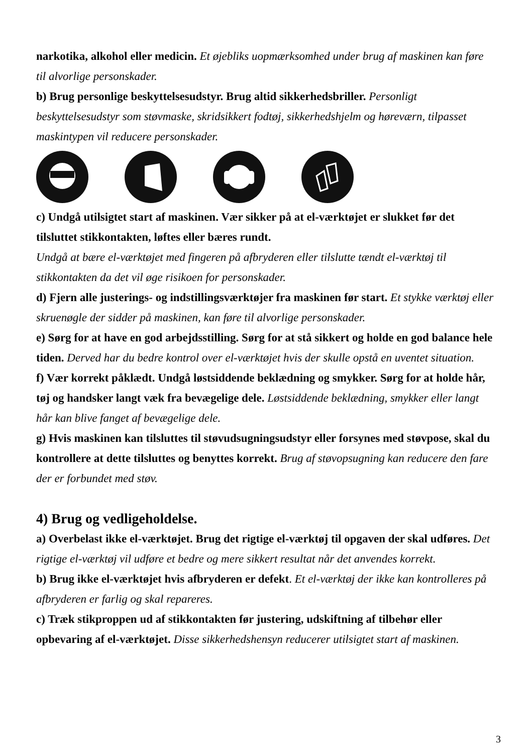narkotika, alkohol eller medicin. Et øjebliks uopmærksomhed under brug af maskinen kan føre til alvorlige personskader.
b) Brug personlige beskyttelsesudstyr. Brug altid sikkerhedsbriller. Personligt beskyttelsesudstyr som støvmaske, skridsikkert fodtøj, sikkerhedshjelm og høreværn, tilpasset maskintypen vil reducere personskader.
c) Undgå utilsigtet start af maskinen. Vær sikker på at el-værktøjet er slukket før det tilsluttet stikkontakten, løftes eller bæres rundt.
Undgå at bære el-værktøjet med fingeren på afbryderen eller tilslutte tændt el-værktøj til stikkontakten da det vil øge risikoen for personskader.
d) Fjern alle justerings- og indstillingsværktøjer fra maskinen før start. Et stykke værktøj eller skruenøgle der sidder på maskinen, kan føre til alvorlige personskader.
e) Sørg for at have en god arbejdsstilling. Sørg for at stå sikkert og holde en god balance hele tiden. Derved har du bedre kontrol over el-værktøjet hvis der skulle opstå en uventet situation.
f) Vær korrekt påklædt. Undgå løstsiddende beklædning og smykker. Sørg for at holde hår, tøj og handsker langt væk fra bevægelige dele. Løstsiddende beklædning, smykker eller langt hår kan blive fanget af bevægelige dele.
g) Hvis maskinen kan tilsluttes til støvudsugningsudstyr eller forsynes med støvpose, skal du kontrollere at dette tilsluttes og benyttes korrekt. Brug af støvopsugning kan reducere den fare der er forbundet med støv.
4) Brug og vedligeholdelse.
a) Overbelast ikke el-værktøjet. Brug det rigtige el-værktøj til opgaven der skal udføres. Det rigtige el-værktøj vil udføre et bedre og mere sikkert resultat når det anvendes korrekt.
b) Brug ikke el-værktøjet hvis afbryderen er defekt. Et el-værktøj der ikke kan kontrolleres på afbryderen er farlig og skal repareres.
c) Træk stikproppen ud af stikkontakten før justering, udskiftning af tilbehør eller opbevaring af el-værktøjet. Disse sikkerhedshensyn reducerer utilsigtet start af maskinen.
3